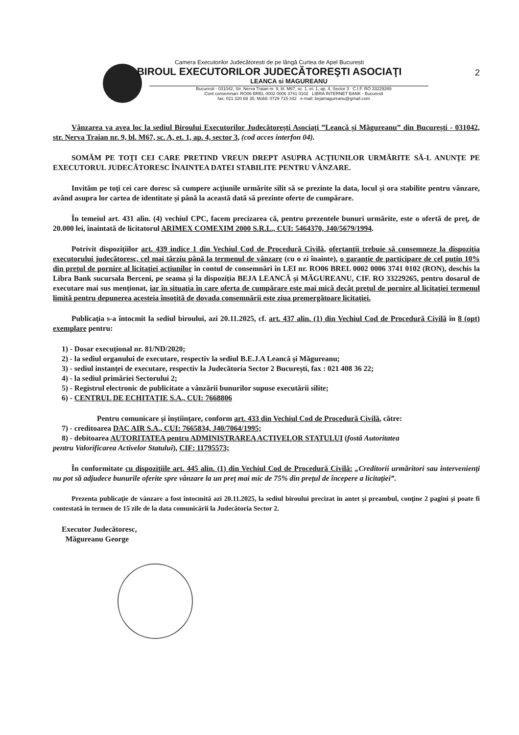Camera Executorilor Judecătoresti de pe lângă Curtea de Apel Bucuresti
BIROUL EXECUTORILOR JUDECĂTOREŞTI ASOCIAŢI
LEANCA si MAGUREANU
Bucuresti - 031042, Str. Nerva Traian nr. 9, bl. M67, sc. 1, et. 1, ap. 4, Sector 3 C.I.F. RO 33229265
Cont consemnari: RO06 BREL 0002 0006 3741 0102 LIBRA INTERNET BANK - Bucuresti
fax: 021 320 68 35; Mobil: 0729 715 342 e-mail: bejamagureanu@gmail.com
2
Vânzarea va avea loc la sediul Biroului Executorilor Judecătorești Asociați ”Leancă și Măgureanu” din București - 031042, str. Nerva Traian nr. 9, bl. M67, sc. A, et. 1, ap. 4, sector 3, (cod acces interfon 04).
SOMĂM PE TOŢI CEI CARE PRETIND VREUN DREPT ASUPRA ACŢIUNILOR URMĂRITE SĂ-L ANUNŢE PE EXECUTORUL JUDECĂTORESC ÎNAINTEA DATEI STABILITE PENTRU VÂNZARE.
Invităm pe toţi cei care doresc să cumpere acţiunile urmărite silit să se prezinte la data, locul şi ora stabilite pentru vânzare, având asupra lor cartea de identitate şi până la această dată să prezinte oferte de cumpărare.
În temeiul art. 431 alin. (4) vechiul CPC, facem precizarea că, pentru prezentele bunuri urmărite, este o ofertă de preţ, de 20.000 lei, înaintată de licitatorul ARIMEX COMEXIM 2000 S.R.L., CUI: 5464370, J40/5679/1994.
Potrivit dispoziţiilor art. 439 indice 1 din Vechiul Cod de Procedură Civilă, ofertanţii trebuie să consemneze la dispoziţia executorului judecătoresc, cel mai târziu până la termenul de vânzare (cu o zi înainte), o garanţie de participare de cel puţin 10% din preţul de pornire al licitaţiei acţiunilor în contul de consemnări în LEI nr. RO06 BREL 0002 0006 3741 0102 (RON), deschis la Libra Bank sucursala Berceni, pe seama şi la dispoziţia BEJA LEANCĂ şi MĂGUREANU, CIF. RO 33229265, pentru dosarul de executare mai sus menţionat, iar în situaţia în care oferta de cumpărare este mai mică decât preţul de pornire al licitaţiei termenul limită pentru depunerea acesteia însoţită de dovada consemnării este ziua premergătoare licitaţiei.
Publicaţia s-a întocmit la sediul biroului, azi 20.11.2025, cf. art. 437 alin. (1) din Vechiul Cod de Procedură Civilă în 8 (opt) exemplare pentru:
1) - Dosar execuţional nr. 81/ND/2020;
2) - la sediul organului de executare, respectiv la sediul B.E.J.A Leancă şi Măgureanu;
3) - sediul instanţei de executare, respectiv la Judecătoria Sector 2 Bucureşti, fax : 021 408 36 22;
4) - la sediul primăriei Sectorului 2;
5) - Registrul electronic de publicitate a vânzării bunurilor supuse executării silite;
6) - CENTRUL DE ECHITAŢIE S.A., CUI: 7668806
Pentru comunicare şi înştiinţare, conform art. 433 din Vechiul Cod de Procedură Civilă, către:
7) - creditoarea DAC AIR S.A., CUI: 7665834, J40/7064/1995;
8) - debitoarea AUTORITATEA pentru ADMINISTRAREA ACTIVELOR STATULUI (fostă Autoritatea
pentru Valorificarea Activelor Statului), CIF: 11795573;
În conformitate cu dispoziţiile art. 445 alin. (1) din Vechiul Cod de Procedură Civilă: „Creditorii urmăritori sau intervenienţi nu pot să adjudece bunurile oferite spre vânzare la un preţ mai mic de 75% din preţul de începere a licitaţiei”.
Prezenta publicaţie de vânzare a fost întocmită azi 20.11.2025, la sediul biroului precizat în antet şi preambul, conţine 2 pagini şi poate fi contestată în termen de 15 zile de la data comunicării la Judecătoria Sector 2.
Executor Judecătoresc,
Măgureanu George